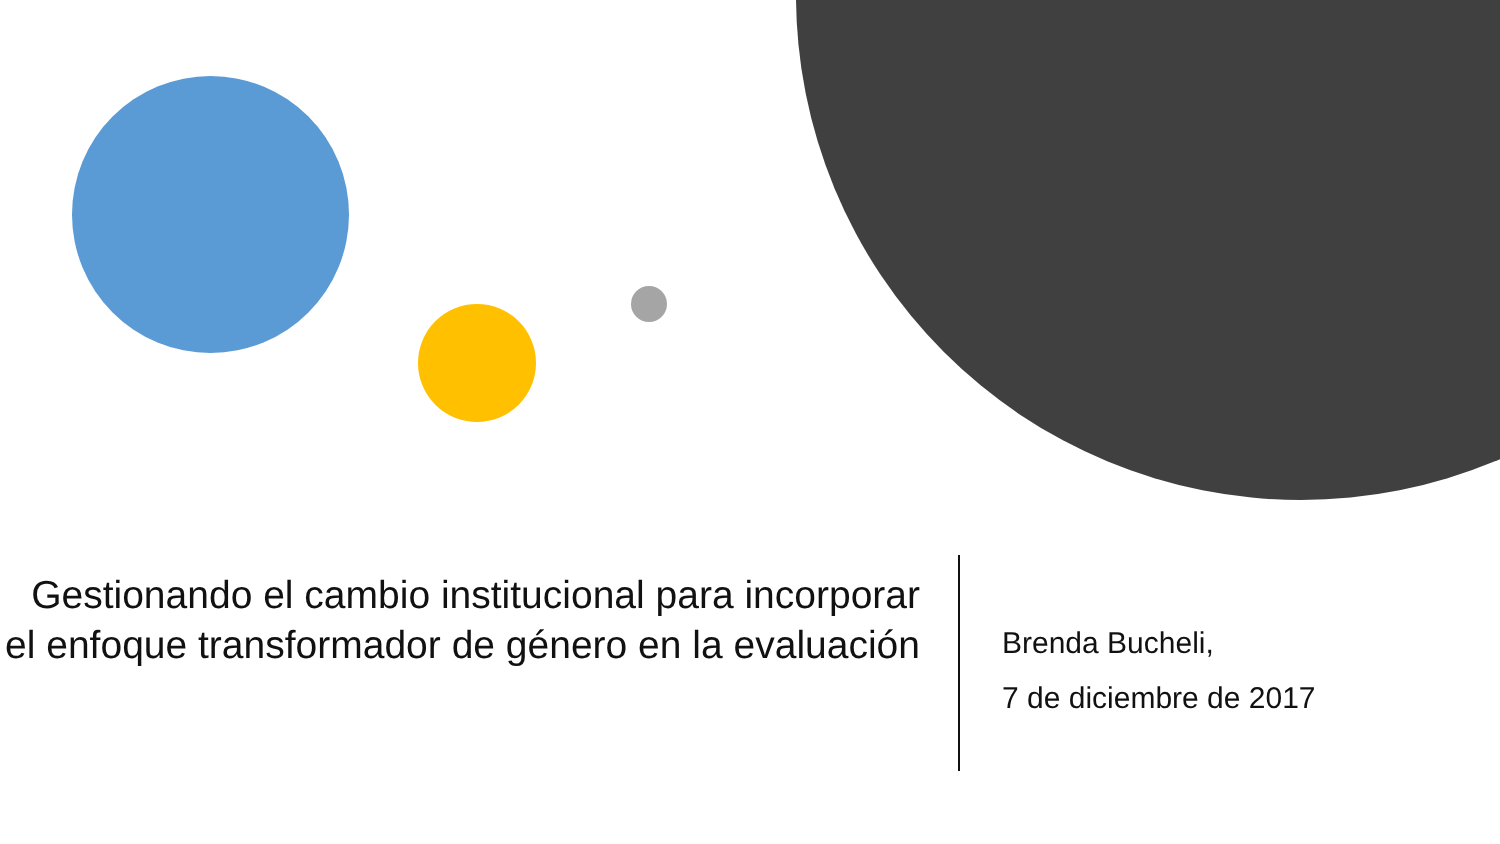Gestionando el cambio institucional para incorporar el enfoque transformador de género en la evaluación
Brenda Bucheli,
7 de diciembre de 2017